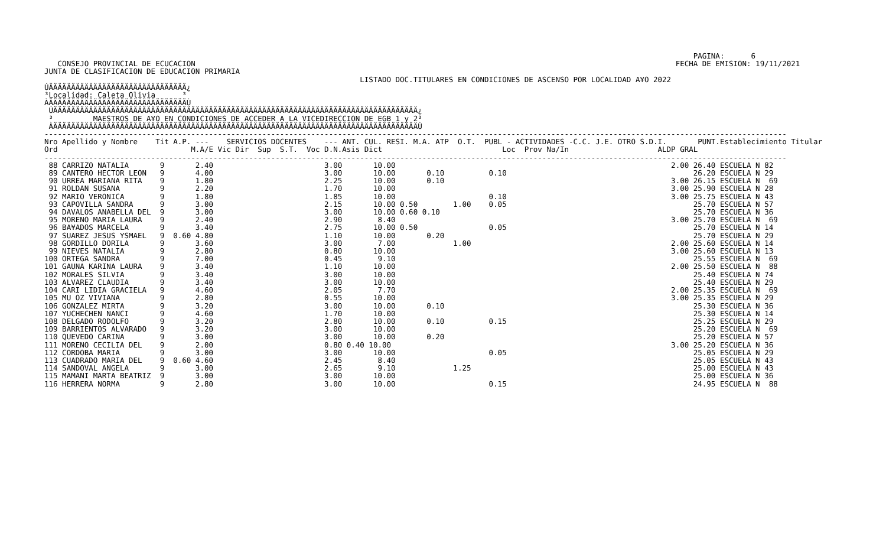PAGINA:      6
   CONSEJO PROVINCIAL DE ECUCACION                                                                                                            FECHA DE EMISION: 19/11/2021
JUNTA DE CLASIFICACION DE EDUCACION PRIMARIA
                                                                       LISTADO DOC.TITULARES EN CONDICIONES DE ASCENSO POR LOCALIDAD A¥O 2022
ÚÄÄÄÄÄÄÄÄÄÄÄÄÄÄÄÄÄÄÄÄÄÄÄÄÄÄÄÄÄÄÄ¿
³Localidad: Caleta Olivia      ³
ÀÄÄÄÄÄÄÄÄÄÄÄÄÄÄÄÄÄÄÄÄÄÄÄÄÄÄÄÄÄÄÄÙ
 ÚÄÄÄÄÄÄÄÄÄÄÄÄÄÄÄÄÄÄÄÄÄÄÄÄÄÄÄÄÄÄÄÄÄÄÄÄÄÄÄÄÄÄÄÄÄÄÄÄÄÄÄÄÄÄÄÄÄÄÄÄÄÄÄÄÄÄÄÄÄÄÄÄÄÄÄÄÄÄÄÄÄÄ¿
 ³         MAESTROS DE A¥O EN CONDICIONES DE ACCEDER A LA VICEDIRECCION DE EGB 1 y 2³
 ÀÄÄÄÄÄÄÄÄÄÄÄÄÄÄÄÄÄÄÄÄÄÄÄÄÄÄÄÄÄÄÄÄÄÄÄÄÄÄÄÄÄÄÄÄÄÄÄÄÄÄÄÄÄÄÄÄÄÄÄÄÄÄÄÄÄÄÄÄÄÄÄÄÄÄÄÄÄÄÄÄÄÄÙ
-----------------------------------------------------------------------------------------------------------------------------------------------------------------------
Nro Apellido y Nombre    Tit A.P. ---    SERVICIOS DOCENTES    --- ANT. CUL. RESI. M.A. ATP  O.T.  PUBL - ACTIVIDADES -C.C. J.E. OTRO S.D.I.       PUNT.Establecimiento Titular
Ord                              M.A/E Vic Dir  Sup  S.T.  Voc D.N.Asis Dict                           Loc  Prov Na/In                    ALDP GRAL
-----------------------------------------------------------------------------------------------------------------------------------------------------------------------
 88 CARRIZO NATALIA       9       2.40                         3.00       10.00                                                              2.00 26.40 ESCUELA N 82
 89 CANTERO HECTOR LEON   9       4.00                         3.00       10.00       0.10          0.10                                          26.20 ESCUELA N 29
 90 URREA MARIANA RITA    9       1.80                         2.25       10.00       0.10                                                   3.00 26.15 ESCUELA N  69
 91 ROLDAN SUSANA         9       2.20                         1.70       10.00                                                              3.00 25.90 ESCUELA N 28
 92 MARIO VERONICA        9       1.80                         1.85       10.00                     0.10                                     3.00 25.75 ESCUELA N 43
 93 CAPOVILLA SANDRA      9       3.00                         2.15       10.00 0.50        1.00    0.05                                          25.70 ESCUELA N 57
 94 DAVALOS ANABELLA DEL  9       3.00                         3.00       10.00 0.60 0.10                                                         25.70 ESCUELA N 36
 95 MORENO MARIA LAURA    9       2.40                         2.90        8.40                                                              3.00 25.70 ESCUELA N  69
 96 BA¥ADOS MARCELA       9       3.40                         2.75       10.00 0.50                0.05                                          25.70 ESCUELA N 14
 97 SUAREZ JESUS YSMAEL   9  0.60 4.80                         1.10       10.00       0.20                                                        25.70 ESCUELA N 29
 98 GORDILLO DORILA       9       3.60                         3.00        7.00             1.00                                             2.00 25.60 ESCUELA N 14
 99 NIEVES NATALIA        9       2.80                         0.80       10.00                                                              3.00 25.60 ESCUELA N 13
100 ORTEGA SANDRA         9       7.00                         0.45        9.10                                                                   25.55 ESCUELA N  69
101 GAUNA KARINA LAURA    9       3.40                         1.10       10.00                                                              2.00 25.50 ESCUELA N  88
102 MORALES SILVIA        9       3.40                         3.00       10.00                                                                   25.40 ESCUELA N 74
103 ALVAREZ CLAUDIA       9       3.40                         3.00       10.00                                                                   25.40 ESCUELA N 29
104 CARI LIDIA GRACIELA   9       4.60                         2.05        7.70                                                              2.00 25.35 ESCUELA N  69
105 MU OZ VIVIANA         9       2.80                         0.55       10.00                                                              3.00 25.35 ESCUELA N 29
106 GONZALEZ MIRTA        9       3.20                         3.00       10.00       0.10                                                        25.30 ESCUELA N 36
107 YUCHECHEN NANCI       9       4.60                         1.70       10.00                                                                   25.30 ESCUELA N 14
108 DELGADO RODOLFO       9       3.20                         2.80       10.00       0.10          0.15                                          25.25 ESCUELA N 29
109 BARRIENTOS ALVARADO   9       3.20                         3.00       10.00                                                                   25.20 ESCUELA N  69
110 QUEVEDO CARINA        9       3.00                         3.00       10.00       0.20                                                        25.20 ESCUELA N 57
111 MORENO CECILIA DEL    9       2.00                         0.80 0.40 10.00                                                               3.00 25.20 ESCUELA N 36
112 CORDOBA MARIA         9       3.00                         3.00       10.00                     0.05                                          25.05 ESCUELA N 29
113 CUADRADO MARIA DEL    9  0.60 4.60                         2.45        8.40                                                                   25.05 ESCUELA N 43
114 SANDOVAL ANGELA       9       3.00                         2.65        9.10             1.25                                                  25.00 ESCUELA N 43
115 MAMANI MARTA BEATRIZ  9       3.00                         3.00       10.00                                                                   25.00 ESCUELA N 36
116 HERRERA NORMA         9       2.80                         3.00       10.00                     0.15                                          24.95 ESCUELA N  88